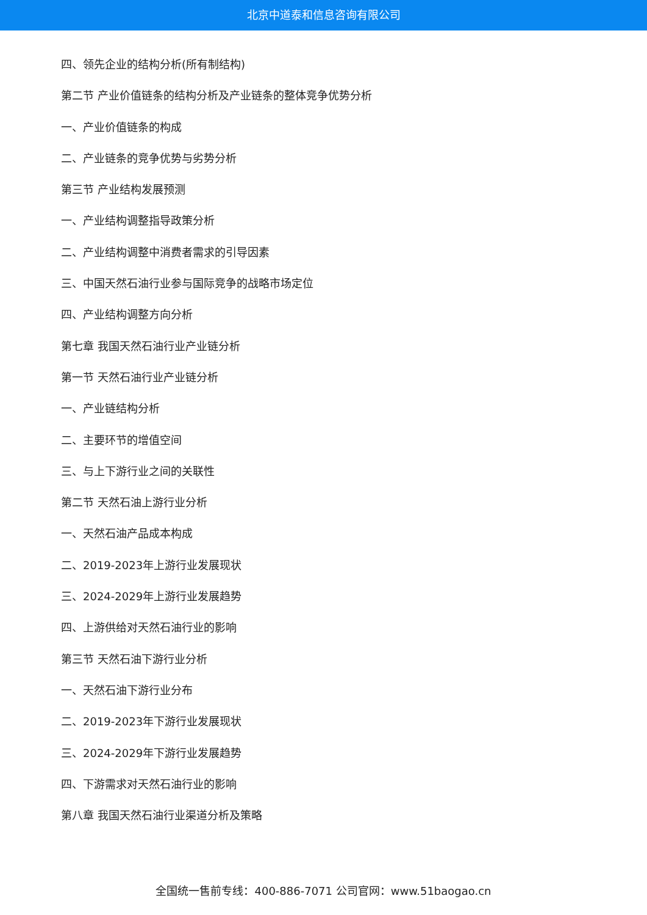北京中道泰和信息咨询有限公司
四、领先企业的结构分析(所有制结构)
第二节 产业价值链条的结构分析及产业链条的整体竞争优势分析
一、产业价值链条的构成
二、产业链条的竞争优势与劣势分析
第三节 产业结构发展预测
一、产业结构调整指导政策分析
二、产业结构调整中消费者需求的引导因素
三、中国天然石油行业参与国际竞争的战略市场定位
四、产业结构调整方向分析
第七章 我国天然石油行业产业链分析
第一节 天然石油行业产业链分析
一、产业链结构分析
二、主要环节的增值空间
三、与上下游行业之间的关联性
第二节 天然石油上游行业分析
一、天然石油产品成本构成
二、2019-2023年上游行业发展现状
三、2024-2029年上游行业发展趋势
四、上游供给对天然石油行业的影响
第三节 天然石油下游行业分析
一、天然石油下游行业分布
二、2019-2023年下游行业发展现状
三、2024-2029年下游行业发展趋势
四、下游需求对天然石油行业的影响
第八章 我国天然石油行业渠道分析及策略
全国统一售前专线：400-886-7071 公司官网：www.51baogao.cn